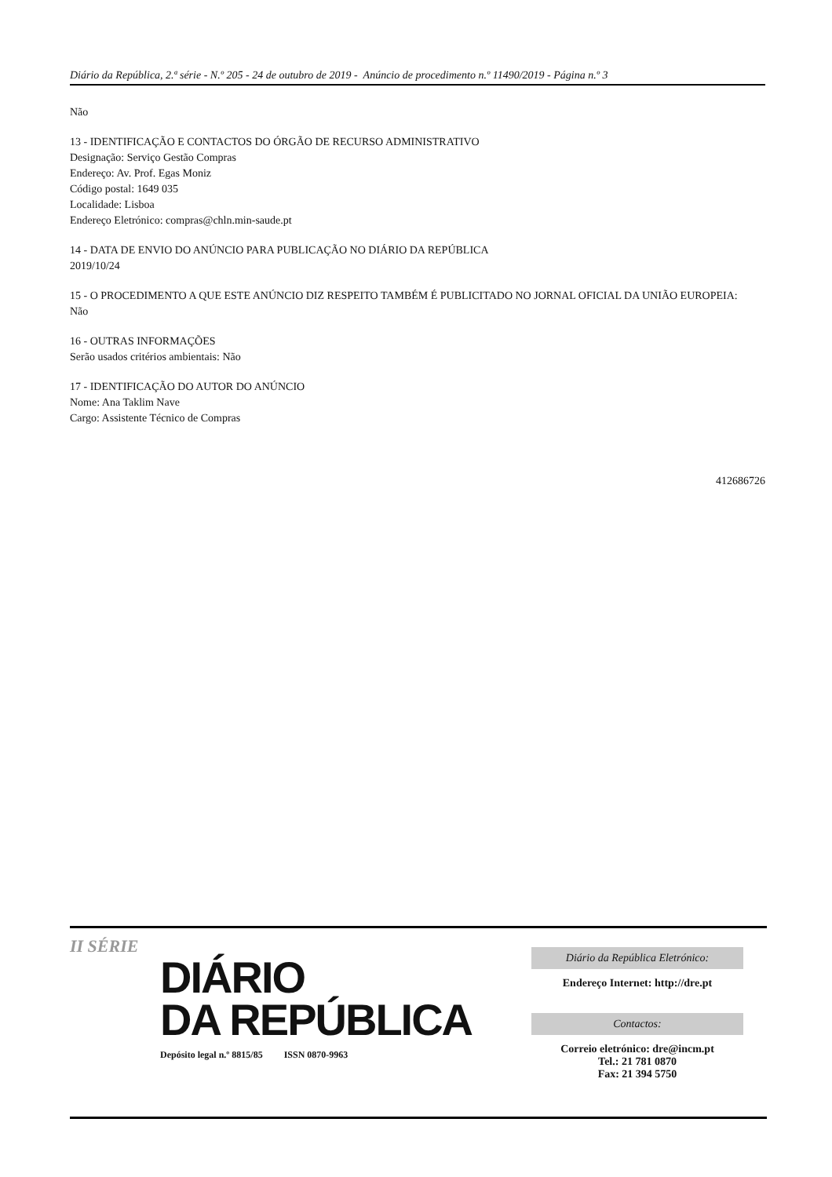Diário da República, 2.ª série - N.º 205 - 24 de outubro de 2019 - Anúncio de procedimento n.º 11490/2019 - Página n.º 3
Não
13 - IDENTIFICAÇÃO E CONTACTOS DO ÓRGÃO DE RECURSO ADMINISTRATIVO
Designação: Serviço Gestão Compras
Endereço: Av. Prof. Egas Moniz
Código postal: 1649 035
Localidade: Lisboa
Endereço Eletrónico: compras@chln.min-saude.pt
14 - DATA DE ENVIO DO ANÚNCIO PARA PUBLICAÇÃO NO DIÁRIO DA REPÚBLICA
2019/10/24
15 - O PROCEDIMENTO A QUE ESTE ANÚNCIO DIZ RESPEITO TAMBÉM É PUBLICITADO NO JORNAL OFICIAL DA UNIÃO EUROPEIA:
Não
16 - OUTRAS INFORMAÇÕES
Serão usados critérios ambientais: Não
17 - IDENTIFICAÇÃO DO AUTOR DO ANÚNCIO
Nome: Ana Taklim Nave
Cargo: Assistente Técnico de Compras
412686726
II SÉRIE
DIÁRIO
DA REPÚBLICA
Depósito legal n.º 8815/85 ISSN 0870-9963
Diário da República Eletrónico:
Endereço Internet: http://dre.pt
Contactos:
Correio eletrónico: dre@incm.pt
Tel.: 21 781 0870
Fax: 21 394 5750